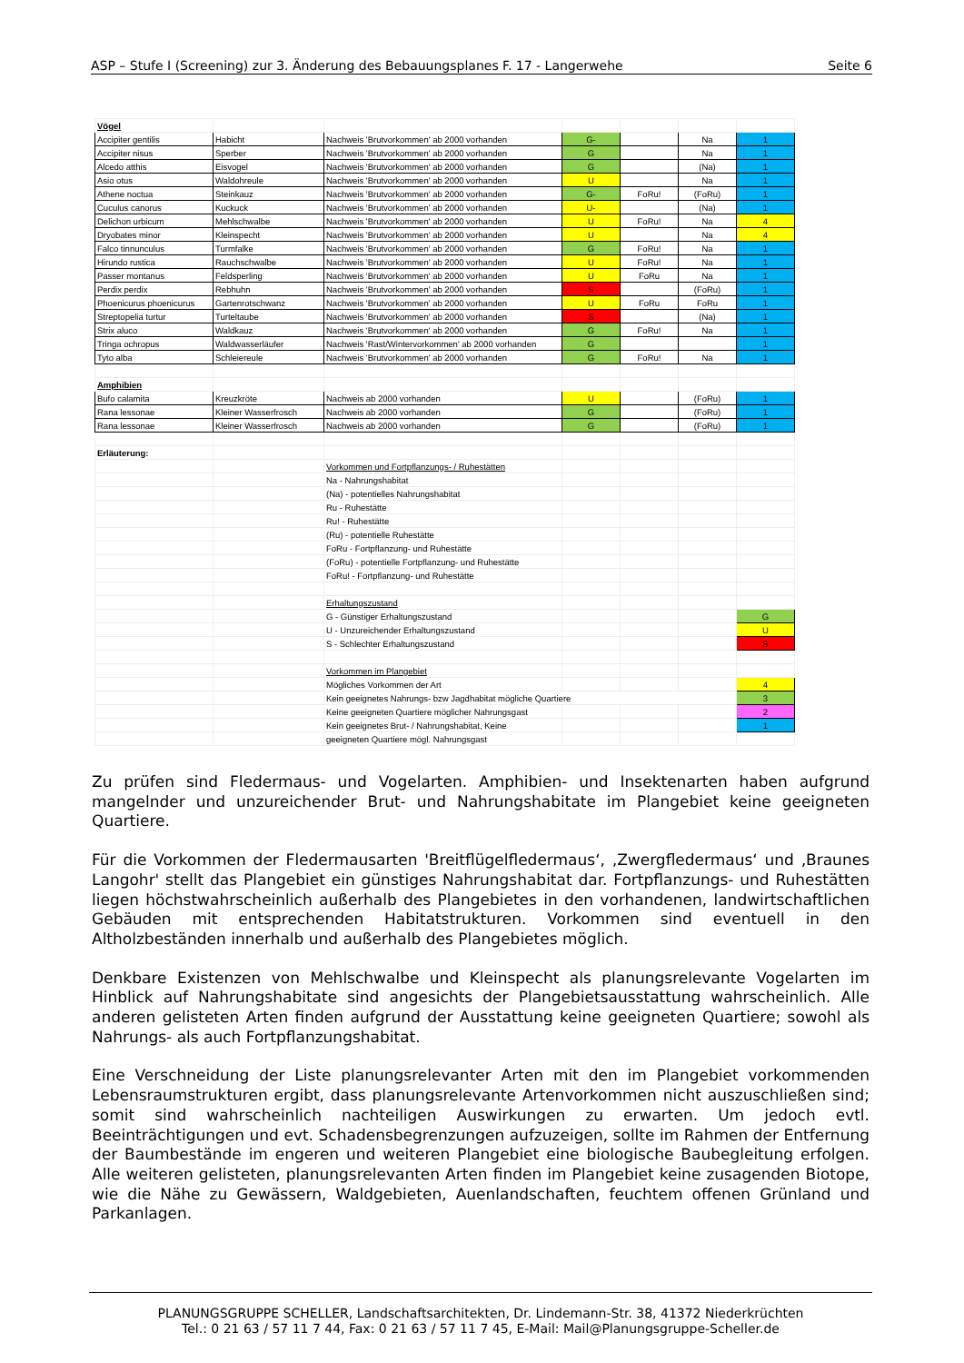ASP – Stufe I (Screening) zur 3. Änderung des Bebauungsplanes F. 17 - Langerwehe Seite 6
| Vögel | | | | | | |
| Accipiter gentilis | Habicht | Nachweis 'Brutvorkommen' ab 2000 vorhanden | G- | | Na | 1 |
| Accipiter nisus | Sperber | Nachweis 'Brutvorkommen' ab 2000 vorhanden | G | | Na | 1 |
| Alcedo atthis | Eisvogel | Nachweis 'Brutvorkommen' ab 2000 vorhanden | G | | (Na) | 1 |
| Asio otus | Waldohreule | Nachweis 'Brutvorkommen' ab 2000 vorhanden | U | | Na | 1 |
| Athene noctua | Steinkauz | Nachweis 'Brutvorkommen' ab 2000 vorhanden | G- | FoRu! | (FoRu) | 1 |
| Cuculus canorus | Kuckuck | Nachweis 'Brutvorkommen' ab 2000 vorhanden | U- | | (Na) | 1 |
| Delichon urbicum | Mehlschwalbe | Nachweis 'Brutvorkommen' ab 2000 vorhanden | U | FoRu! | Na | 4 |
| Dryobates minor | Kleinspecht | Nachweis 'Brutvorkommen' ab 2000 vorhanden | U | | Na | 4 |
| Falco tinnunculus | Turmfalke | Nachweis 'Brutvorkommen' ab 2000 vorhanden | G | FoRu! | Na | 1 |
| Hirundo rustica | Rauchschwalbe | Nachweis 'Brutvorkommen' ab 2000 vorhanden | U | FoRu! | Na | 1 |
| Passer montanus | Feldsperling | Nachweis 'Brutvorkommen' ab 2000 vorhanden | U | FoRu | Na | 1 |
| Perdix perdix | Rebhuhn | Nachweis 'Brutvorkommen' ab 2000 vorhanden | S | | (FoRu) | 1 |
| Phoenicurus phoenicurus | Gartenrotschwanz | Nachweis 'Brutvorkommen' ab 2000 vorhanden | U | FoRu | FoRu | 1 |
| Streptopelia turtur | Turteltaube | Nachweis 'Brutvorkommen' ab 2000 vorhanden | S | | (Na) | 1 |
| Strix aluco | Waldkauz | Nachweis 'Brutvorkommen' ab 2000 vorhanden | G | FoRu! | Na | 1 |
| Tringa ochropus | Waldwasserläufer | Nachweis 'Rast/Wintervorkommen' ab 2000 vorhanden | G | | | 1 |
| Tyto alba | Schleiereule | Nachweis 'Brutvorkommen' ab 2000 vorhanden | G | FoRu! | Na | 1 |
| Amphibien | | | | | | |
| Bufo calamita | Kreuzkröte | Nachweis ab 2000 vorhanden | U | | (FoRu) | 1 |
| Rana lessonae | Kleiner Wasserfrosch | Nachweis ab 2000 vorhanden | G | | (FoRu) | 1 |
| Rana lessonae | Kleiner Wasserfrosch | Nachweis ab 2000 vorhanden | G | | (FoRu) | 1 |
| Erläuterung: | | | | | | |
| | | Vorkommen und Fortpflanzungs- / Ruhestätten | | | | |
| | | Na - Nahrungshabitat | | | | |
| | | (Na) - potentielles Nahrungshabitat | | | | |
| | | Ru - Ruhestätte | | | | |
| | | Ru! - Ruhestätte | | | | |
| | | (Ru) - potentielle Ruhestätte | | | | |
| | | FoRu - Fortpflanzung- und Ruhestätte | | | | |
| | | (FoRu) - potentielle Fortpflanzung- und Ruhestätte | | | | |
| | | FoRu! - Fortpflanzung- und Ruhestätte | | | | |
| | | Erhaltungszustand | | | | |
| | | G - Günstiger Erhaltungszustand | | | | G |
| | | U - Unzureichender Erhaltungszustand | | | | U |
| | | S - Schlechter Erhaltungszustand | | | | S |
| | | Vorkommen im Plangebiet | | | | |
| | | Mögliches Vorkommen der Art | | | | 4 |
| | | Kein geeignetes Nahrungs- bzw Jagdhabitat mögliche Quartiere | | | | 3 |
| | | Keine geeigneten Quartiere möglicher Nahrungsgast | | | | 2 |
| | | Kein geeignetes Brut- / Nahrungshabitat, Keine | | | | 1 |
| | | geeigneten Quartiere mögl. Nahrungsgast | | | | |
Zu prüfen sind Fledermaus- und Vogelarten. Amphibien- und Insektenarten haben aufgrund mangelnder und unzureichender Brut- und Nahrungshabitate im Plangebiet keine geeigneten Quartiere.
Für die Vorkommen der Fledermausarten 'Breitflügelfledermaus‘, ‚Zwergfledermaus‘ und ‚Braunes Langohr' stellt das Plangebiet ein günstiges Nahrungshabitat dar. Fortpflanzungs- und Ruhestätten liegen höchstwahrscheinlich außerhalb des Plangebietes in den vorhandenen, landwirtschaftlichen Gebäuden mit entsprechenden Habitatstrukturen. Vorkommen sind eventuell in den Altholzbeständen innerhalb und außerhalb des Plangebietes möglich.
Denkbare Existenzen von Mehlschwalbe und Kleinspecht als planungsrelevante Vogelarten im Hinblick auf Nahrungshabitate sind angesichts der Plangebietsausstattung wahrscheinlich. Alle anderen gelisteten Arten finden aufgrund der Ausstattung keine geeigneten Quartiere; sowohl als Nahrungs- als auch Fortpflanzungshabitat.
Eine Verschneidung der Liste planungsrelevanter Arten mit den im Plangebiet vorkommenden Lebensraumstrukturen ergibt, dass planungsrelevante Artenvorkommen nicht auszuschließen sind; somit sind wahrscheinlich nachteiligen Auswirkungen zu erwarten. Um jedoch evtl. Beeinträchtigungen und evt. Schadensbegrenzungen aufzuzeigen, sollte im Rahmen der Entfernung der Baumbestände im engeren und weiteren Plangebiet eine biologische Baubegleitung erfolgen. Alle weiteren gelisteten, planungsrelevanten Arten finden im Plangebiet keine zusagenden Biotope, wie die Nähe zu Gewässern, Waldgebieten, Auenlandschaften, feuchtem offenen Grünland und Parkanlagen.
PLANUNGSGRUPPE SCHELLER, Landschaftsarchitekten, Dr. Lindemann-Str. 38, 41372 Niederkrüchten
Tel.: 0 21 63 / 57 11 7 44, Fax: 0 21 63 / 57 11 7 45, E-Mail: Mail@Planungsgruppe-Scheller.de